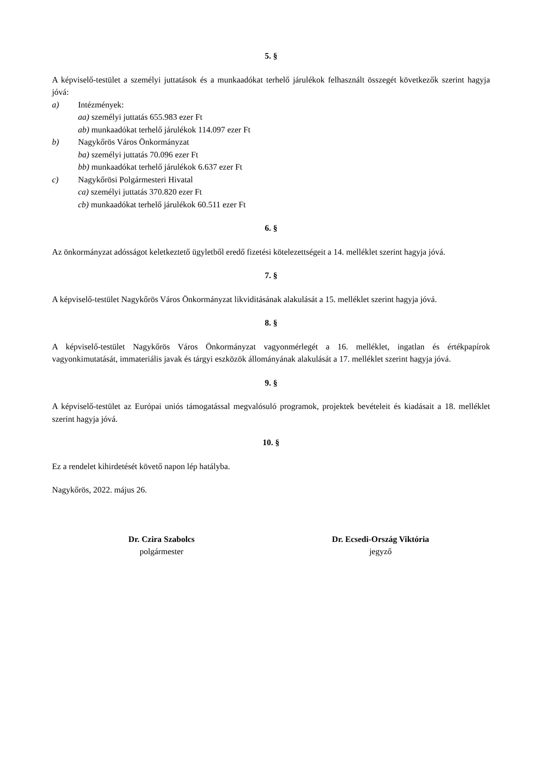5. §
A képviselő-testület a személyi juttatások és a munkaadókat terhelő járulékok felhasznált összegét következők szerint hagyja jóvá:
a) Intézmények:
aa) személyi juttatás 655.983 ezer Ft
ab) munkaadókat terhelő járulékok 114.097 ezer Ft
b) Nagykőrös Város Önkormányzat
ba) személyi juttatás 70.096 ezer Ft
bb) munkaadókat terhelő járulékok 6.637 ezer Ft
c) Nagykőrösi Polgármesteri Hivatal
ca) személyi juttatás 370.820 ezer Ft
cb) munkaadókat terhelő járulékok 60.511 ezer Ft
6. §
Az önkormányzat adósságot keletkeztető ügyletből eredő fizetési kötelezettségeit a 14. melléklet szerint hagyja jóvá.
7. §
A képviselő-testület Nagykőrös Város Önkormányzat likviditásának alakulását a 15. melléklet szerint hagyja jóvá.
8. §
A képviselő-testület Nagykőrös Város Önkormányzat vagyonmérlegét a 16. melléklet, ingatlan és értékpapírok vagyonkimutatását, immateriális javak és tárgyi eszközök állományának alakulását a 17. melléklet szerint hagyja jóvá.
9. §
A képviselő-testület az Európai uniós támogatással megvalósuló programok, projektek bevételeit és kiadásait a 18. melléklet szerint hagyja jóvá.
10. §
Ez a rendelet kihirdetését követő napon lép hatályba.
Nagykőrös, 2022. május 26.
Dr. Czira Szabolcs
polgármester
Dr. Ecsedi-Ország Viktória
jegyző